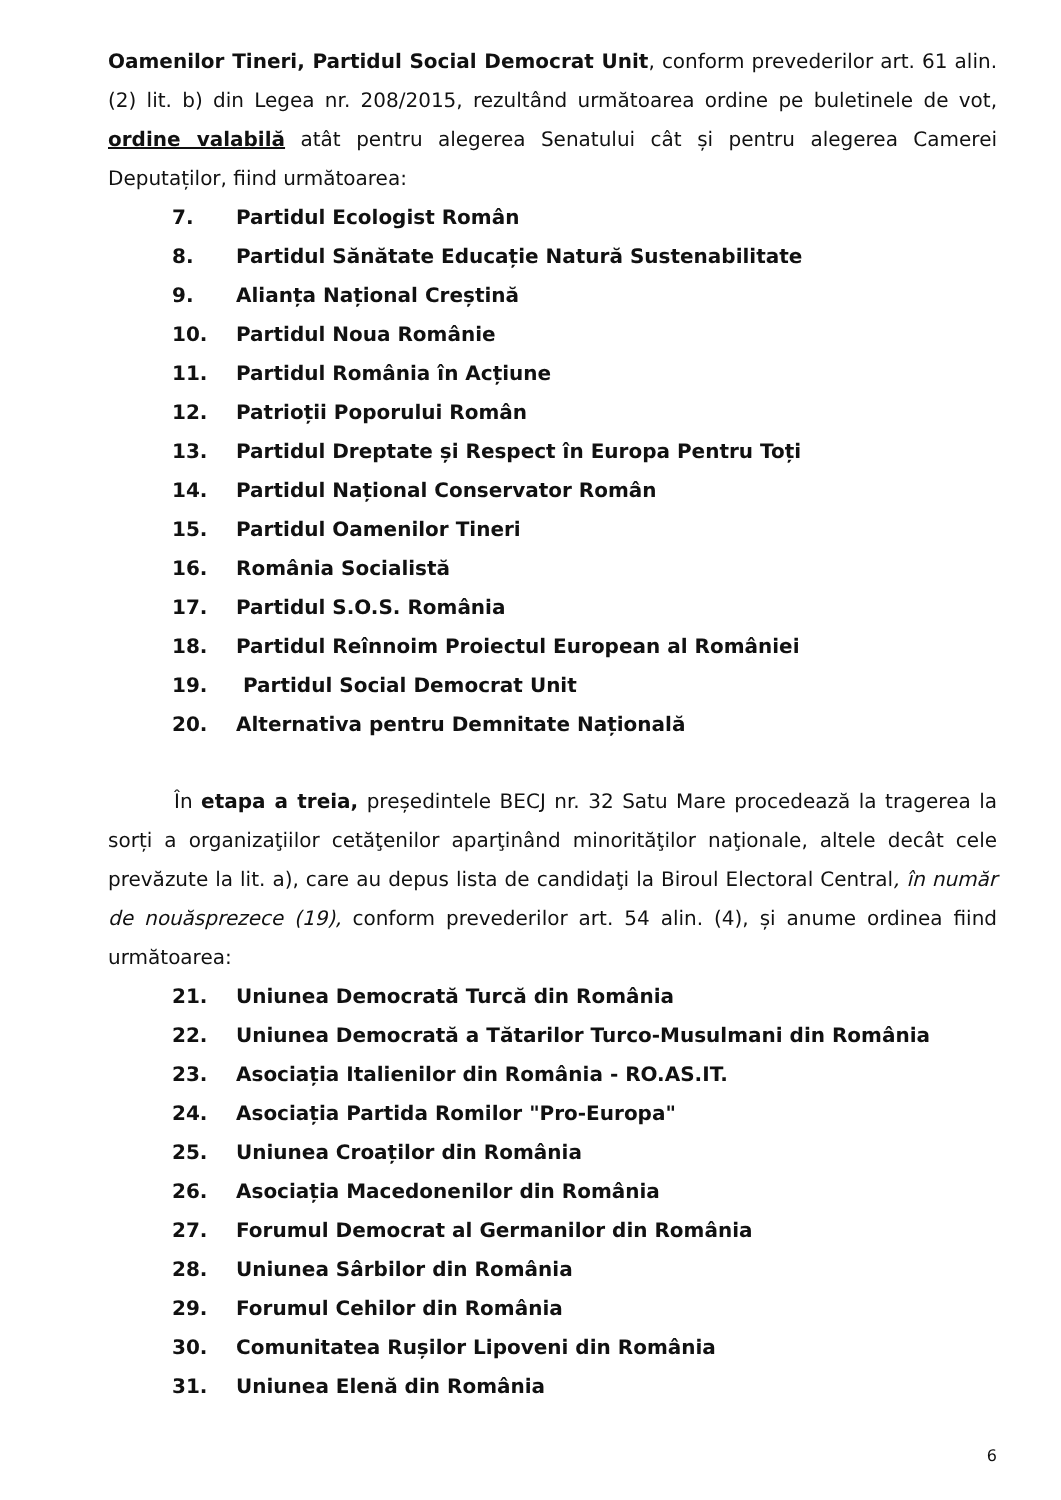Oamenilor Tineri, Partidul Social Democrat Unit, conform prevederilor art. 61 alin. (2) lit. b) din Legea nr. 208/2015, rezultând următoarea ordine pe buletinele de vot, ordine valabilă atât pentru alegerea Senatului cât și pentru alegerea Camerei Deputaților, fiind următoarea:
7. Partidul Ecologist Român
8. Partidul Sănătate Educație Natură Sustenabilitate
9. Alianța Național Creștină
10. Partidul Noua Românie
11. Partidul România în Acțiune
12. Patrioții Poporului Român
13. Partidul Dreptate și Respect în Europa Pentru Toți
14. Partidul Național Conservator Român
15. Partidul Oamenilor Tineri
16. România Socialistă
17. Partidul S.O.S. România
18. Partidul Reînnoim Proiectul European al României
19. Partidul Social Democrat Unit
20. Alternativa pentru Demnitate Națională
În etapa a treia, președintele BECJ nr. 32 Satu Mare procedează la tragerea la sorți a organizaţiilor cetăţenilor aparţinând minorităţilor naţionale, altele decât cele prevăzute la lit. a), care au depus lista de candidaţi la Biroul Electoral Central, în număr de nouăsprezece (19), conform prevederilor art. 54 alin. (4), și anume ordinea fiind următoarea:
21. Uniunea Democrată Turcă din România
22. Uniunea Democrată a Tătarilor Turco-Musulmani din România
23. Asociația Italienilor din România - RO.AS.IT.
24. Asociația Partida Romilor "Pro-Europa"
25. Uniunea Croaților din România
26. Asociația Macedonenilor din România
27. Forumul Democrat al Germanilor din România
28. Uniunea Sârbilor din România
29. Forumul Cehilor din România
30. Comunitatea Rușilor Lipoveni din România
31. Uniunea Elenă din România
6